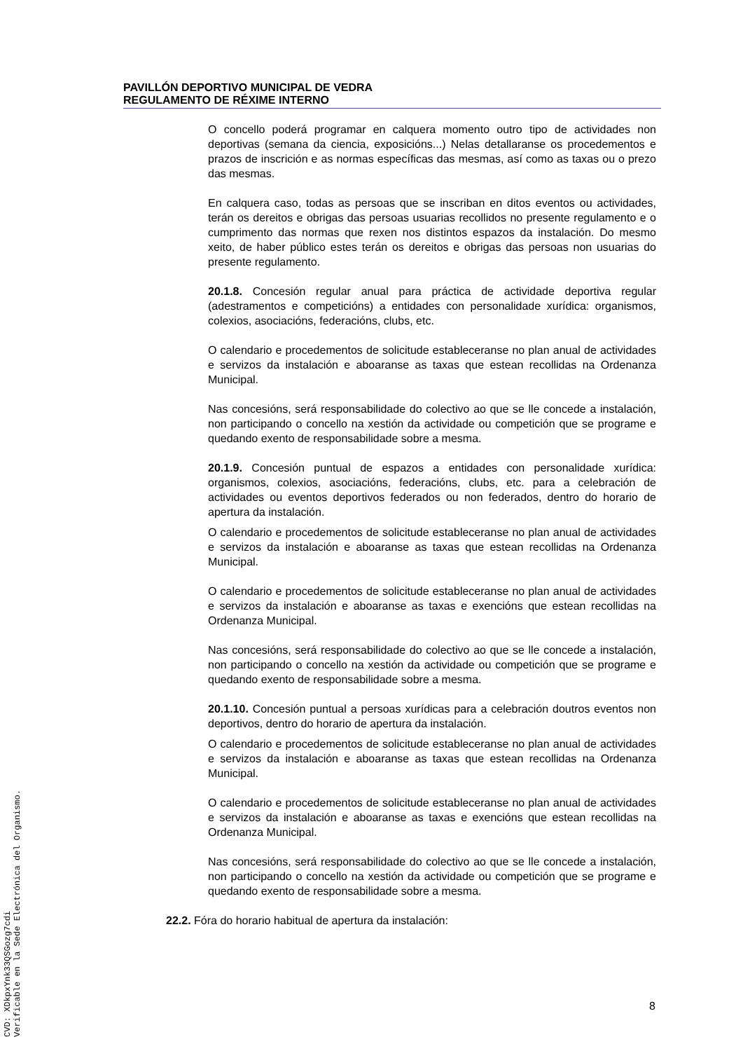PAVILLÓN DEPORTIVO MUNICIPAL DE VEDRA
REGULAMENTO DE RÉXIME INTERNO
O concello poderá programar en calquera momento outro tipo de actividades non deportivas (semana da ciencia, exposicións...) Nelas detallaranse os procedementos e prazos de inscrición e as normas específicas das mesmas, así como as taxas ou o prezo das mesmas.
En calquera caso, todas as persoas que se inscriban en ditos eventos ou actividades, terán os dereitos e obrigas das persoas usuarias recollidos no presente regulamento e o cumprimento das normas que rexen nos distintos espazos da instalación. Do mesmo xeito, de haber público estes terán os dereitos e obrigas das persoas non usuarias do presente regulamento.
20.1.8. Concesión regular anual para práctica de actividade deportiva regular (adestramentos e competicións) a entidades con personalidade xurídica: organismos, colexios, asociacións, federacións, clubs, etc.
O calendario e procedementos de solicitude estableceranse no plan anual de actividades e servizos da instalación e aboaranse as taxas que estean recollidas na Ordenanza Municipal.
Nas concesións, será responsabilidade do colectivo ao que se lle concede a instalación, non participando o concello na xestión da actividade ou competición que se programe e quedando exento de responsabilidade sobre a mesma.
20.1.9. Concesión puntual de espazos a entidades con personalidade xurídica: organismos, colexios, asociacións, federacións, clubs, etc. para a celebración de actividades ou eventos deportivos federados ou non federados, dentro do horario de apertura da instalación.
O calendario e procedementos de solicitude estableceranse no plan anual de actividades e servizos da instalación e aboaranse as taxas que estean recollidas na Ordenanza Municipal.
O calendario e procedementos de solicitude estableceranse no plan anual de actividades e servizos da instalación e aboaranse as taxas e exencións que estean recollidas na Ordenanza Municipal.
Nas concesións, será responsabilidade do colectivo ao que se lle concede a instalación, non participando o concello na xestión da actividade ou competición que se programe e quedando exento de responsabilidade sobre a mesma.
20.1.10. Concesión puntual a persoas xurídicas para a celebración doutros eventos non deportivos, dentro do horario de apertura da instalación.
O calendario e procedementos de solicitude estableceranse no plan anual de actividades e servizos da instalación e aboaranse as taxas que estean recollidas na Ordenanza Municipal.
O calendario e procedementos de solicitude estableceranse no plan anual de actividades e servizos da instalación e aboaranse as taxas e exencións que estean recollidas na Ordenanza Municipal.
Nas concesións, será responsabilidade do colectivo ao que se lle concede a instalación, non participando o concello na xestión da actividade ou competición que se programe e quedando exento de responsabilidade sobre a mesma.
22.2. Fóra do horario habitual de apertura da instalación:
8
CVD: XDkpxYnk33QSGozg7cdi
Verificable en la Sede Electrónica del Organismo.